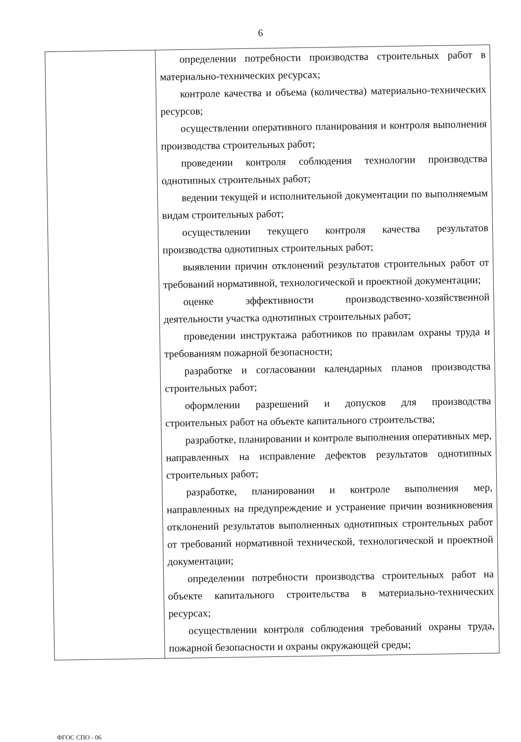6
| | определении потребности производства строительных работ в материально-технических ресурсах; контроле качества и объема (количества) материально-технических ресурсов; осуществлении оперативного планирования и контроля выполнения производства строительных работ; проведении контроля соблюдения технологии производства однотипных строительных работ; ведении текущей и исполнительной документации по выполняемым видам строительных работ; осуществлении текущего контроля качества результатов производства однотипных строительных работ; выявлении причин отклонений результатов строительных работ от требований нормативной, технологической и проектной документации; оценке эффективности производственно-хозяйственной деятельности участка однотипных строительных работ; проведении инструктажа работников по правилам охраны труда и требованиям пожарной безопасности; разработке и согласовании календарных планов производства строительных работ; оформлении разрешений и допусков для производства строительных работ на объекте капитального строительства; разработке, планировании и контроле выполнения оперативных мер, направленных на исправление дефектов результатов однотипных строительных работ; разработке, планировании и контроле выполнения мер, направленных на предупреждение и устранение причин возникновения отклонений результатов выполненных однотипных строительных работ от требований нормативной технической, технологической и проектной документации; определении потребности производства строительных работ на объекте капитального строительства в материально-технических ресурсах; осуществлении контроля соблюдения требований охраны труда, пожарной безопасности и охраны окружающей среды; |
ФГОС СПО - 06